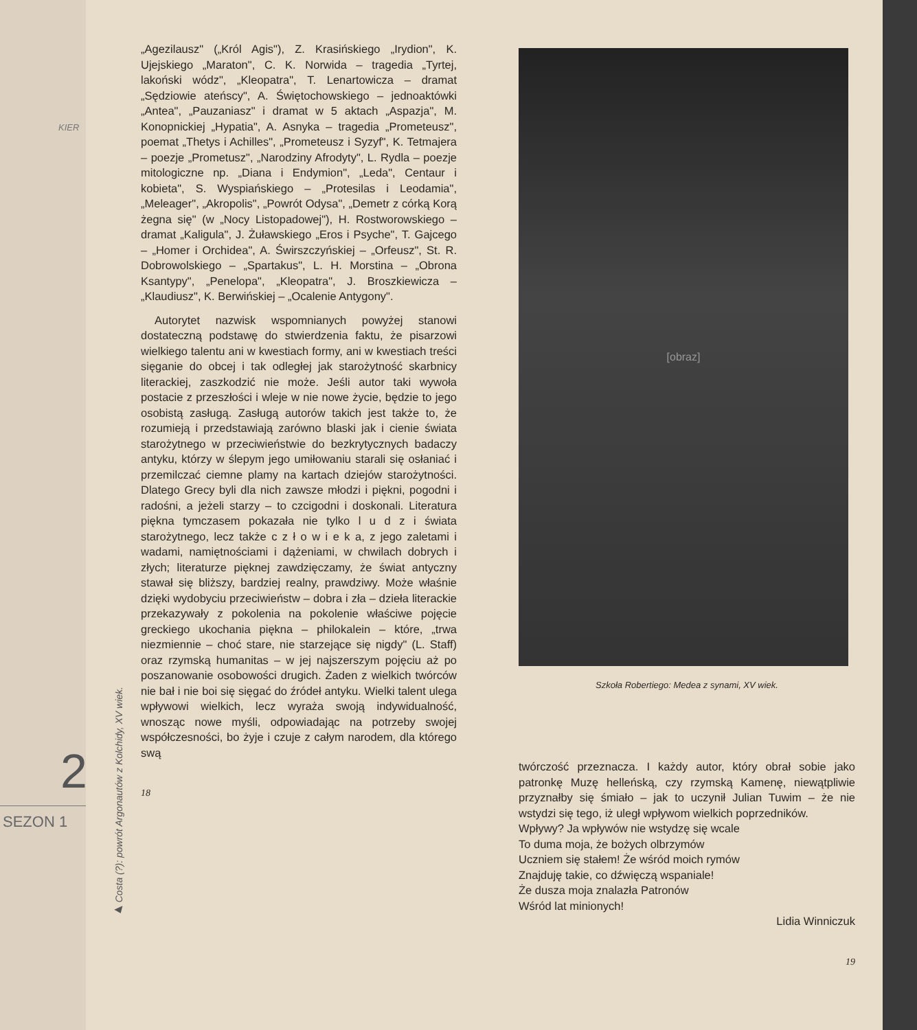KIER
2
SEZON 1
„Agezilausz" („Król Agis"), Z. Krasińskiego „Irydion", K. Ujejskiego „Maraton", C. K. Norwida – tragedia „Tyrtej, lakoński wódz", „Kleopatra", T. Lenartowicza – dramat „Sędziowie ateńscy", A. Świętochowskiego – jednoaktówki „Antea", „Pauzaniasz" i dramat w 5 aktach „Aspazja", M. Konopnickiej „Hypatia", A. Asnyka – tragedia „Prometeusz", poemat „Thetys i Achilles", „Prometeusz i Syzyf", K. Tetmajera – poezje „Prometusz", „Narodziny Afrodyty", L. Rydla – poezje mitologiczne np. „Diana i Endymion", „Leda", Centaur i kobieta", S. Wyspiańskiego – „Protesilas i Leodamia", „Meleager", „Akropolis", „Powrót Odysa", „Demetr z córką Korą żegna się" (w „Nocy Listopadowej"), H. Rostworowskiego – dramat „Kaligula", J. Żuławskiego „Eros i Psyche", T. Gajcego – „Homer i Orchidea", A. Świrszczyńskiej – „Orfeusz", St. R. Dobrowolskiego – „Spartakus", L. H. Morstina – „Obrona Ksantypy", „Penelopa", „Kleopatra", J. Broszkiewicza – „Klaudiusz", K. Berwińskiej – „Ocalenie Antygony".
Autorytet nazwisk wspomnianych powyżej stanowi dostateczną podstawę do stwierdzenia faktu, że pisarzowi wielkiego talentu ani w kwestiach formy, ani w kwestiach treści sięganie do obcej i tak odległej jak starożytność skarbnicy literackiej, zaszkodzić nie może. Jeśli autor taki wywoła postacie z przeszłości i wleje w nie nowe życie, będzie to jego osobistą zasługą. Zasługą autorów takich jest także to, że rozumieją i przedstawiają zarówno blaski jak i cienie świata starożytnego w przeciwieństwie do bezkrytycznych badaczy antyku, którzy w ślepym jego umiłowaniu starali się osłaniać i przemilczać ciemne plamy na kartach dziejów starożytności. Dlatego Grecy byli dla nich zawsze młodzi i piękni, pogodni i radośni, a jeżeli starzy – to czcigodni i doskonali. Literatura piękna tymczasem pokazała nie tylko l u d z i świata starożytnego, lecz także c z ł o w i e k a, z jego zaletami i wadami, namiętnościami i dążeniami, w chwilach dobrych i złych; literaturze pięknej zawdzięczamy, że świat antyczny stawał się bliższy, bardziej realny, prawdziwy. Może właśnie dzięki wydobyciu przeciwieństw – dobra i zła – dzieła literackie przekazywały z pokolenia na pokolenie właściwe pojęcie greckiego ukochania piękna – philokalein – które, „trwa niezmiennie – choć stare, nie starzejące się nigdy" (L. Staff) oraz rzymską humanitas – w jej najszerszym pojęciu aż po poszanowanie osobowości drugich. Żaden z wielkich twórców nie bał i nie boi się sięgać do źródeł antyku. Wielki talent ulega wpływowi wielkich, lecz wyraża swoją indywidualność, wnosząc nowe myśli, odpowiadając na potrzeby swojej współczesności, bo żyje i czuje z całym narodem, dla którego swą
18
▶ Costa (?): powrót Argonautów z Kolchidy, XV wiek.
[obraz]
Szkoła Robertiego: Medea z synami, XV wiek.
twórczość przeznacza. I każdy autor, który obrał sobie jako patronkę Muzę helleńską, czy rzymską Kamenę, niewątpliwie przyznałby się śmiało – jak to uczynił Julian Tuwim – że nie wstydzi się tego, iż uległ wpływom wielkich poprzedników.
Wpływy? Ja wpływów nie wstydzę się wcale
To duma moja, że bożych olbrzymów
Uczniem się stałem! Że wśród moich rymów
Znajduję takie, co dźwięczą wspaniale!
Że dusza moja znalazła Patronów
Wśród lat minionych!
Lidia Winniczuk
19